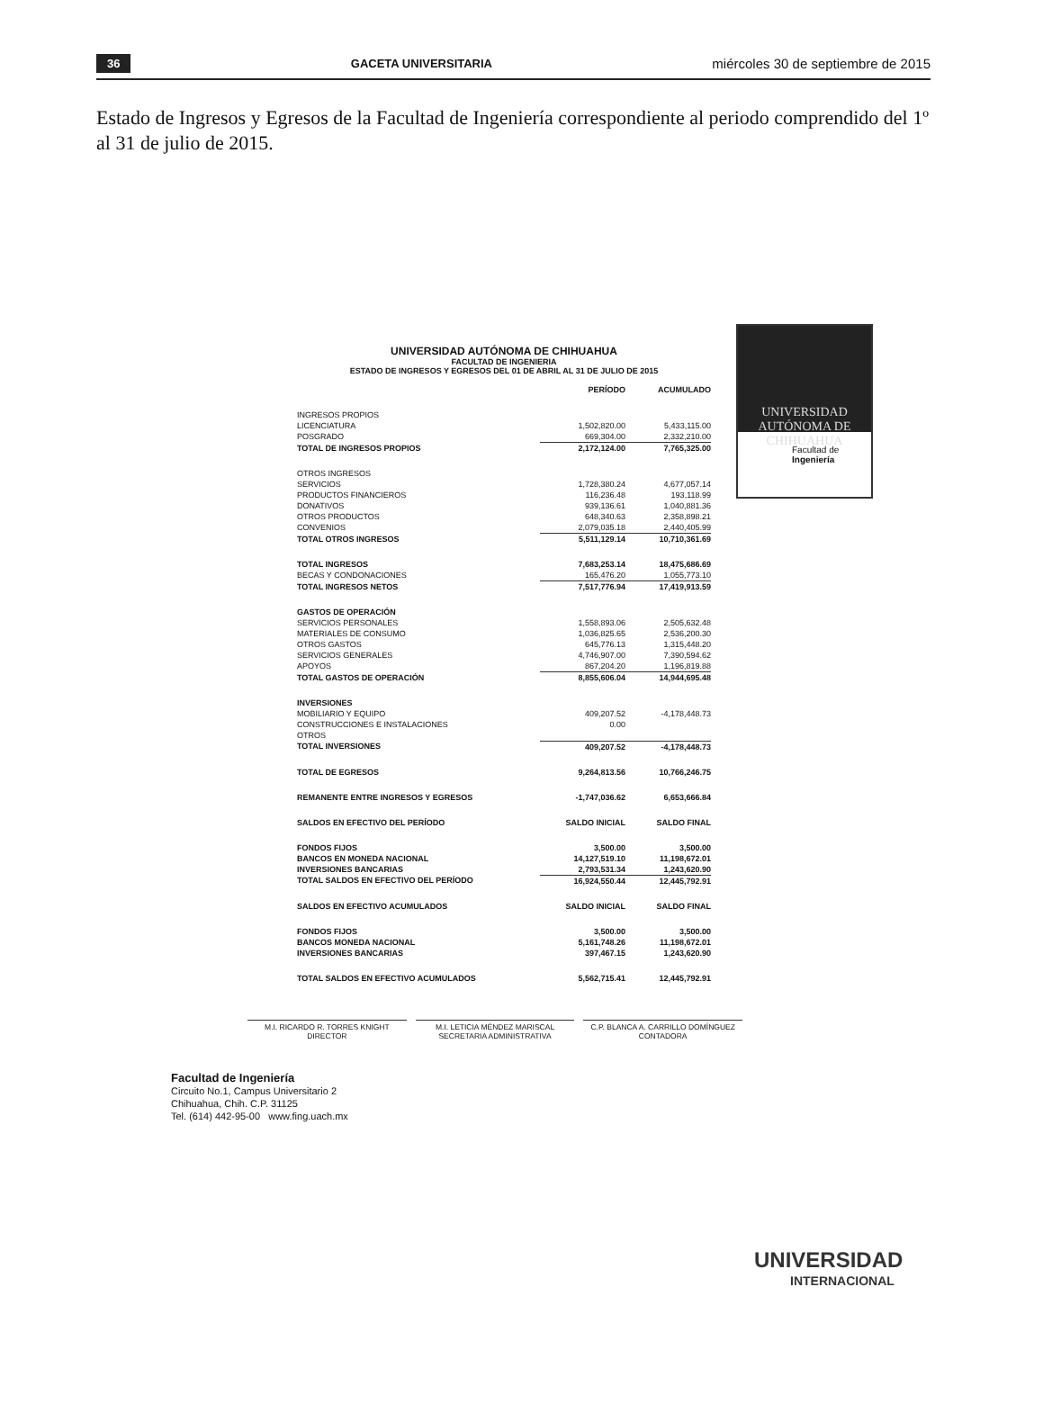36 GACETA UNIVERSITARIA miércoles 30 de septiembre de 2015
Estado de Ingresos y Egresos de la Facultad de Ingeniería correspondiente al periodo comprendido del 1º al 31 de julio de 2015.
UNIVERSIDAD AUTÓNOMA DE
CHIHUAHUA
Facultad de
Ingeniería
UNIVERSIDAD AUTÓNOMA DE CHIHUAHUA
FACULTAD DE INGENIERIA
ESTADO DE INGRESOS Y EGRESOS DEL 01 DE ABRIL AL 31 DE JULIO DE 2015
| | PERÍODO | ACUMULADO |
| INGRESOS PROPIOS | | |
| LICENCIATURA | 1,502,820.00 | 5,433,115.00 |
| POSGRADO | 669,304.00 | 2,332,210.00 |
| TOTAL DE INGRESOS PROPIOS | 2,172,124.00 | 7,765,325.00 |
| OTROS INGRESOS | | |
| SERVICIOS | 1,728,380.24 | 4,677,057.14 |
| PRODUCTOS FINANCIEROS | 116,236.48 | 193,118.99 |
| DONATIVOS | 939,136.61 | 1,040,881.36 |
| OTROS PRODUCTOS | 648,340.63 | 2,358,898.21 |
| CONVENIOS | 2,079,035.18 | 2,440,405.99 |
| TOTAL OTROS INGRESOS | 5,511,129.14 | 10,710,361.69 |
| TOTAL INGRESOS | 7,683,253.14 | 18,475,686.69 |
| BECAS Y CONDONACIONES | 165,476.20 | 1,055,773.10 |
| TOTAL INGRESOS NETOS | 7,517,776.94 | 17,419,913.59 |
| GASTOS DE OPERACIÓN | | |
| SERVICIOS PERSONALES | 1,558,893.06 | 2,505,632.48 |
| MATERIALES DE CONSUMO | 1,036,825.65 | 2,536,200.30 |
| OTROS GASTOS | 645,776.13 | 1,315,448.20 |
| SERVICIOS GENERALES | 4,746,907.00 | 7,390,594.62 |
| APOYOS | 867,204.20 | 1,196,819.88 |
| TOTAL GASTOS DE OPERACIÓN | 8,855,606.04 | 14,944,695.48 |
| INVERSIONES | | |
| MOBILIARIO Y EQUIPO | 409,207.52 | -4,178,448.73 |
| CONSTRUCCIONES E INSTALACIONES | 0.00 | |
| OTROS | | |
| TOTAL INVERSIONES | 409,207.52 | -4,178,448.73 |
| TOTAL DE EGRESOS | 9,264,813.56 | 10,766,246.75 |
| REMANENTE ENTRE INGRESOS Y EGRESOS | -1,747,036.62 | 6,653,666.84 |
| SALDOS EN EFECTIVO DEL PERÍODO | SALDO INICIAL | SALDO FINAL |
| FONDOS FIJOS | 3,500.00 | 3,500.00 |
| BANCOS EN MONEDA NACIONAL | 14,127,519.10 | 11,198,672.01 |
| INVERSIONES BANCARIAS | 2,793,531.34 | 1,243,620.90 |
| TOTAL SALDOS EN EFECTIVO DEL PERÍODO | 16,924,550.44 | 12,445,792.91 |
| SALDOS EN EFECTIVO ACUMULADOS | SALDO INICIAL | SALDO FINAL |
| FONDOS FIJOS | 3,500.00 | 3,500.00 |
| BANCOS MONEDA NACIONAL | 5,161,748.26 | 11,198,672.01 |
| INVERSIONES BANCARIAS | 397,467.15 | 1,243,620.90 |
| TOTAL SALDOS EN EFECTIVO ACUMULADOS | 5,562,715.41 | 12,445,792.91 |
M.I. RICARDO R. TORRES KNIGHT
DIRECTOR
M.I. LETICIA MÉNDEZ MARISCAL
SECRETARIA ADMINISTRATIVA
C.P. BLANCA A. CARRILLO DOMÍNGUEZ
CONTADORA
Facultad de Ingeniería
Circuito No.1, Campus Universitario 2
Chihuahua, Chih. C.P. 31125
Tel. (614) 442-95-00 www.fing.uach.mx
UNIVERSIDAD
INTERNACIONAL